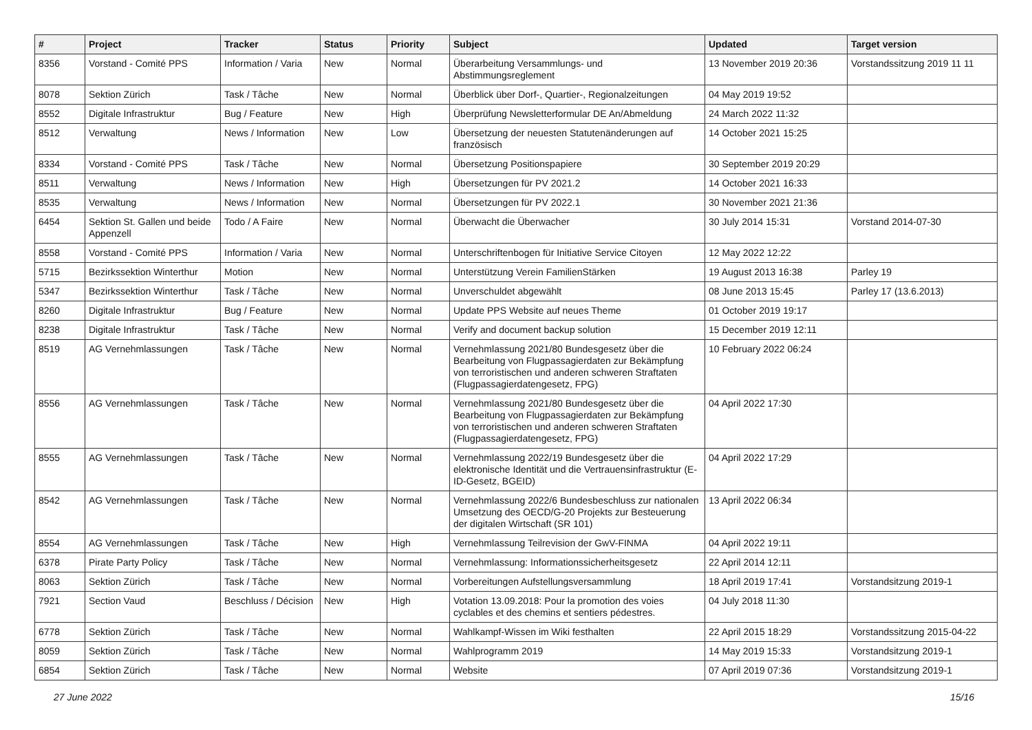| # | Project | Tracker | Status | Priority | Subject | Updated | Target version |
| --- | --- | --- | --- | --- | --- | --- | --- |
| 8356 | Vorstand - Comité PPS | Information / Varia | New | Normal | Überarbeitung Versammlungs- und Abstimmungsreglement | 13 November 2019 20:36 | Vorstandssitzung 2019 11 11 |
| 8078 | Sektion Zürich | Task / Tâche | New | Normal | Überblick über Dorf-, Quartier-, Regionalzeitungen | 04 May 2019 19:52 | |
| 8552 | Digitale Infrastruktur | Bug / Feature | New | High | Überprüfung Newsletterformular DE An/Abmeldung | 24 March 2022 11:32 | |
| 8512 | Verwaltung | News / Information | New | Low | Übersetzung der neuesten Statutenänderungen auf französisch | 14 October 2021 15:25 | |
| 8334 | Vorstand - Comité PPS | Task / Tâche | New | Normal | Übersetzung Positionspapiere | 30 September 2019 20:29 | |
| 8511 | Verwaltung | News / Information | New | High | Übersetzungen für PV 2021.2 | 14 October 2021 16:33 | |
| 8535 | Verwaltung | News / Information | New | Normal | Übersetzungen für PV 2022.1 | 30 November 2021 21:36 | |
| 6454 | Sektion St. Gallen und beide Appenzell | Todo / A Faire | New | Normal | Überwacht die Überwacher | 30 July 2014 15:31 | Vorstand 2014-07-30 |
| 8558 | Vorstand - Comité PPS | Information / Varia | New | Normal | Unterschriftenbogen für Initiative Service Citoyen | 12 May 2022 12:22 | |
| 5715 | Bezirkssektion Winterthur | Motion | New | Normal | Unterstützung Verein FamilienStärken | 19 August 2013 16:38 | Parley 19 |
| 5347 | Bezirkssektion Winterthur | Task / Tâche | New | Normal | Unverschuldet abgewählt | 08 June 2013 15:45 | Parley 17 (13.6.2013) |
| 8260 | Digitale Infrastruktur | Bug / Feature | New | Normal | Update PPS Website auf neues Theme | 01 October 2019 19:17 | |
| 8238 | Digitale Infrastruktur | Task / Tâche | New | Normal | Verify and document backup solution | 15 December 2019 12:11 | |
| 8519 | AG Vernehmlassungen | Task / Tâche | New | Normal | Vernehmlassung 2021/80 Bundesgesetz über die Bearbeitung von Flugpassagierdaten zur Bekämpfung von terroristischen und anderen schweren Straftaten (Flugpassagierdatengesetz, FPG) | 10 February 2022 06:24 | |
| 8556 | AG Vernehmlassungen | Task / Tâche | New | Normal | Vernehmlassung 2021/80 Bundesgesetz über die Bearbeitung von Flugpassagierdaten zur Bekämpfung von terroristischen und anderen schweren Straftaten (Flugpassagierdatengesetz, FPG) | 04 April 2022 17:30 | |
| 8555 | AG Vernehmlassungen | Task / Tâche | New | Normal | Vernehmlassung 2022/19 Bundesgesetz über die elektronische Identität und die Vertrauensinfrastruktur (E-ID-Gesetz, BGEID) | 04 April 2022 17:29 | |
| 8542 | AG Vernehmlassungen | Task / Tâche | New | Normal | Vernehmlassung 2022/6 Bundesbeschluss zur nationalen Umsetzung des OECD/G-20 Projekts zur Besteuerung der digitalen Wirtschaft (SR 101) | 13 April 2022 06:34 | |
| 8554 | AG Vernehmlassungen | Task / Tâche | New | High | Vernehmlassung Teilrevision der GwV-FINMA | 04 April 2022 19:11 | |
| 6378 | Pirate Party Policy | Task / Tâche | New | Normal | Vernehmlassung: Informationssicherheitsgesetz | 22 April 2014 12:11 | |
| 8063 | Sektion Zürich | Task / Tâche | New | Normal | Vorbereitungen Aufstellungsversammlung | 18 April 2019 17:41 | Vorstandsitzung 2019-1 |
| 7921 | Section Vaud | Beschluss / Décision | New | High | Votation 13.09.2018: Pour la promotion des voies cyclables et des chemins et sentiers pédestres. | 04 July 2018 11:30 | |
| 6778 | Sektion Zürich | Task / Tâche | New | Normal | Wahlkampf-Wissen im Wiki festhalten | 22 April 2015 18:29 | Vorstandssitzung 2015-04-22 |
| 8059 | Sektion Zürich | Task / Tâche | New | Normal | Wahlprogramm 2019 | 14 May 2019 15:33 | Vorstandsitzung 2019-1 |
| 6854 | Sektion Zürich | Task / Tâche | New | Normal | Website | 07 April 2019 07:36 | Vorstandsitzung 2019-1 |
27 June 2022 15/16